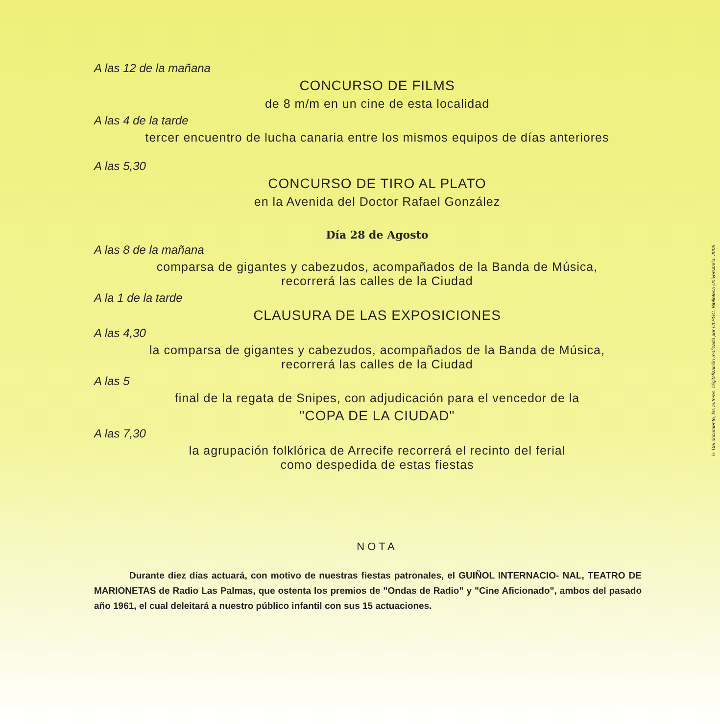A las 12 de la mañana
CONCURSO DE FILMS
de 8 m/m en un cine de esta localidad
A las 4 de la tarde
tercer encuentro de lucha canaria entre los mismos equipos de días anteriores
A las 5,30
CONCURSO DE TIRO AL PLATO
en la Avenida del Doctor Rafael González
Día 28 de Agosto
A las 8 de la mañana
comparsa de gigantes y cabezudos, acompañados de la Banda de Música,
recorrerá las calles de la Ciudad
A la 1 de la tarde
CLAUSURA DE LAS EXPOSICIONES
A las 4,30
la comparsa de gigantes y cabezudos, acompañados de la Banda de Música,
recorrerá las calles de la Ciudad
A las 5
final de la regata de Snipes, con adjudicación para el vencedor de la
"COPA DE LA CIUDAD"
A las 7,30
la agrupación folklórica de Arrecife recorrerá el recinto del ferial
como despedida de estas fiestas
NOTA
Durante diez días actuará, con motivo de nuestras fiestas patronales, el GUIÑOL INTERNACIO- NAL, TEATRO DE MARIONETAS de Radio Las Palmas, que ostenta los premios de "Ondas de Radio" y "Cine Aficionado", ambos del pasado año 1961, el cual deleitará a nuestro público infantil con sus 15 actuaciones.
© Del documento, los autores. Digitalización realizada por ULPGC. Biblioteca Universitaria, 2006